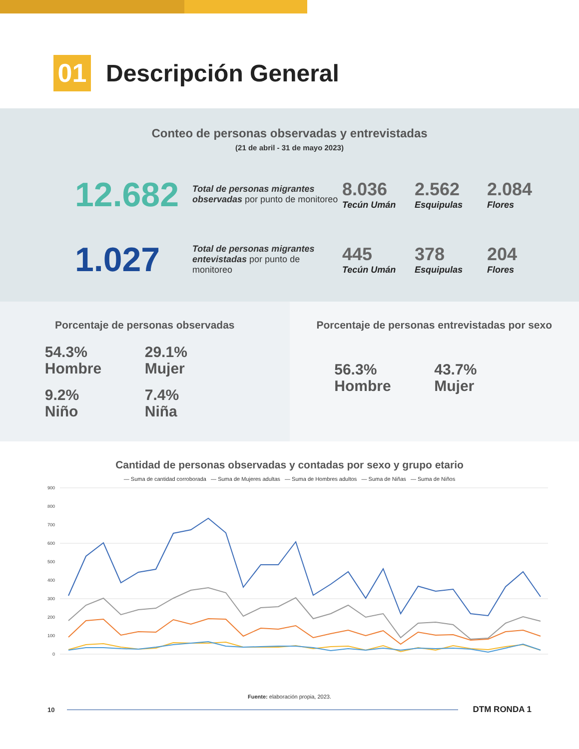01
Descripción General
Conteo de personas observadas y entrevistadas
(21 de abril - 31 de mayo 2023)
12.682
Total de personas migrantes observadas por punto de monitoreo
8.036
Tecún Umán
2.562
Esquipulas
2.084
Flores
1.027
Total de personas migrantes entevistadas por punto de monitoreo
445
Tecún Umán
378
Esquipulas
204
Flores
Porcentaje de personas observadas
54.3%
Hombre
29.1%
Mujer
9.2%
Niño
7.4%
Niña
Porcentaje de personas entrevistadas por sexo
56.3%
Hombre
43.7%
Mujer
Cantidad de personas observadas y contadas por sexo y grupo etario
— Suma de cantidad corroborada — Suma de Mujeres adultas — Suma de Hombres adultos — Suma de Niñas — Suma de Niños
900
800
700
600
500
400
300
200
100
0
Fuente: elaboración propia, 2023.
10
DTM RONDA 1